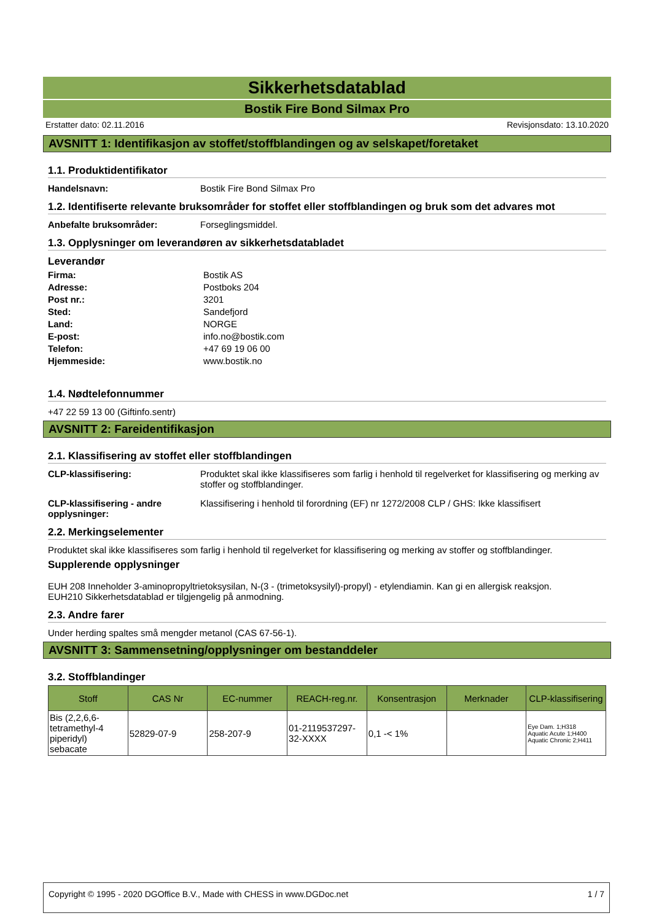Sikkerhetsdatablad
Bostik Fire Bond Silmax Pro
Erstatter dato: 02.11.2016 Revisjonsdato: 13.10.2020
AVSNITT 1: Identifikasjon av stoffet/stoffblandingen og av selskapet/foretaket
1.1. Produktidentifikator
Handelsnavn: Bostik Fire Bond Silmax Pro
1.2. Identifiserte relevante bruksområder for stoffet eller stoffblandingen og bruk som det advares mot
Anbefalte bruksområder: Forseglingsmiddel.
1.3. Opplysninger om leverandøren av sikkerhetsdatabladet
Leverandør
Firma: Bostik AS
Adresse: Postboks 204
Post nr.: 3201
Sted: Sandefjord
Land: NORGE
E-post: info.no@bostik.com
Telefon: +47 69 19 06 00
Hjemmeside: www.bostik.no
1.4. Nødtelefonnummer
+47 22 59 13 00 (Giftinfo.sentr)
AVSNITT 2: Fareidentifikasjon
2.1. Klassifisering av stoffet eller stoffblandingen
CLP-klassifisering: Produktet skal ikke klassifiseres som farlig i henhold til regelverket for klassifisering og merking av stoffer og stoffblandinger.
CLP-klassifisering - andre opplysninger: Klassifisering i henhold til forordning (EF) nr 1272/2008 CLP / GHS: Ikke klassifisert
2.2. Merkingselementer
Produktet skal ikke klassifiseres som farlig i henhold til regelverket for klassifisering og merking av stoffer og stoffblandinger.
Supplerende opplysninger
EUH 208 Inneholder 3-aminopropyltrietoksysilan, N-(3 - (trimetoksysilyl)-propyl) - etylendiamin. Kan gi en allergisk reaksjon.
EUH210 Sikkerhetsdatablad er tilgjengelig på anmodning.
2.3. Andre farer
Under herding spaltes små mengder metanol (CAS 67-56-1).
AVSNITT 3: Sammensetning/opplysninger om bestanddeler
3.2. Stoffblandinger
| Stoff | CAS Nr | EC-nummer | REACH-reg.nr. | Konsentrasjon | Merknader | CLP-klassifisering |
| --- | --- | --- | --- | --- | --- | --- |
| Bis (2,2,6,6-tetramethyl-4 piperidyl) sebacate | 52829-07-9 | 258-207-9 | 01-2119537297-32-XXXX | 0,1 -< 1% | | Eye Dam. 1;H318 Aquatic Acute 1;H400 Aquatic Chronic 2;H411 |
Copyright © 1995 - 2020 DGOffice B.V., Made with CHESS in www.DGDoc.net 1 / 7